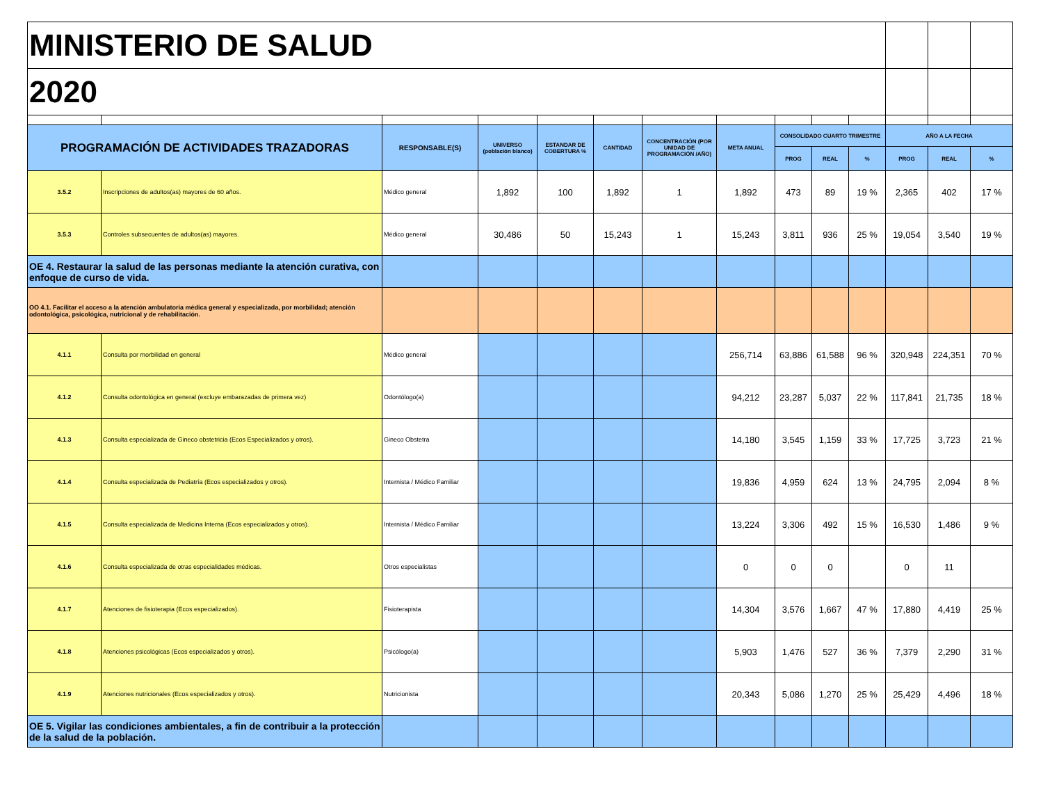| MINISTERIO DE SALUD | | | | | | | | | | | | | |
| 2020 | | | | | | | | | | | | | |
| PROGRAMACIÓN DE ACTIVIDADES TRAZADORAS | | RESPONSABLE(S) | UNIVERSO (población blanco) | ESTANDAR DE COBERTURA % | CANTIDAD | CONCENTRACIÓN (POR UNIDAD DE PROGRAMACIÓN /AÑO) | META ANUAL | CONSOLIDADO CUARTO TRIMESTRE | | | AÑO A LA FECHA | | |
| | | | | | | | | PROG | REAL | % | PROG | REAL | % |
| 3.5.2 | Inscripciones de adultos(as) mayores de 60 años. | Médico general | 1,892 | 100 | 1,892 | 1 | 1,892 | 473 | 89 | 19 % | 2,365 | 402 | 17 % |
| 3.5.3 | Controles subsecuentes de adultos(as) mayores. | Médico general | 30,486 | 50 | 15,243 | 1 | 15,243 | 3,811 | 936 | 25 % | 19,054 | 3,540 | 19 % |
| OE 4. Restaurar la salud de las personas mediante la atención curativa, con enfoque de curso de vida. | | | | | | | | | | | | | |
| OO 4.1. Facilitar el acceso a la atención ambulatoria médica general y especializada, por morbilidad; atención odontológica, psicológica, nutricional y de rehabilitación. | | | | | | | | | | | | | |
| 4.1.1 | Consulta por morbilidad en general | Médico general | | | | | 256,714 | 63,886 | 61,588 | 96 % | 320,948 | 224,351 | 70 % |
| 4.1.2 | Consulta odontológica en general (excluye embarazadas de primera vez) | Odontólogo(a) | | | | | 94,212 | 23,287 | 5,037 | 22 % | 117,841 | 21,735 | 18 % |
| 4.1.3 | Consulta especializada de Gineco obstetricia (Ecos Especializados y otros). | Gineco Obstetra | | | | | 14,180 | 3,545 | 1,159 | 33 % | 17,725 | 3,723 | 21 % |
| 4.1.4 | Consulta especializada de Pediatría (Ecos especializados y otros). | Internista / Médico Familiar | | | | | 19,836 | 4,959 | 624 | 13 % | 24,795 | 2,094 | 8 % |
| 4.1.5 | Consulta especializada de Medicina Interna (Ecos especializados y otros). | Internista / Médico Familiar | | | | | 13,224 | 3,306 | 492 | 15 % | 16,530 | 1,486 | 9 % |
| 4.1.6 | Consulta especializada de otras especialidades médicas. | Otros especialistas | | | | | 0 | 0 | 0 | | 0 | 11 | |
| 4.1.7 | Atenciones de fisioterapia (Ecos especializados). | Fisioterapista | | | | | 14,304 | 3,576 | 1,667 | 47 % | 17,880 | 4,419 | 25 % |
| 4.1.8 | Atenciones psicológicas (Ecos especializados y otros). | Psicólogo(a) | | | | | 5,903 | 1,476 | 527 | 36 % | 7,379 | 2,290 | 31 % |
| 4.1.9 | Atenciones nutricionales (Ecos especializados y otros). | Nutricionista | | | | | 20,343 | 5,086 | 1,270 | 25 % | 25,429 | 4,496 | 18 % |
| OE 5. Vigilar las condiciones ambientales, a fin de contribuir a la protección de la salud de la población. | | | | | | | | | | | | | |